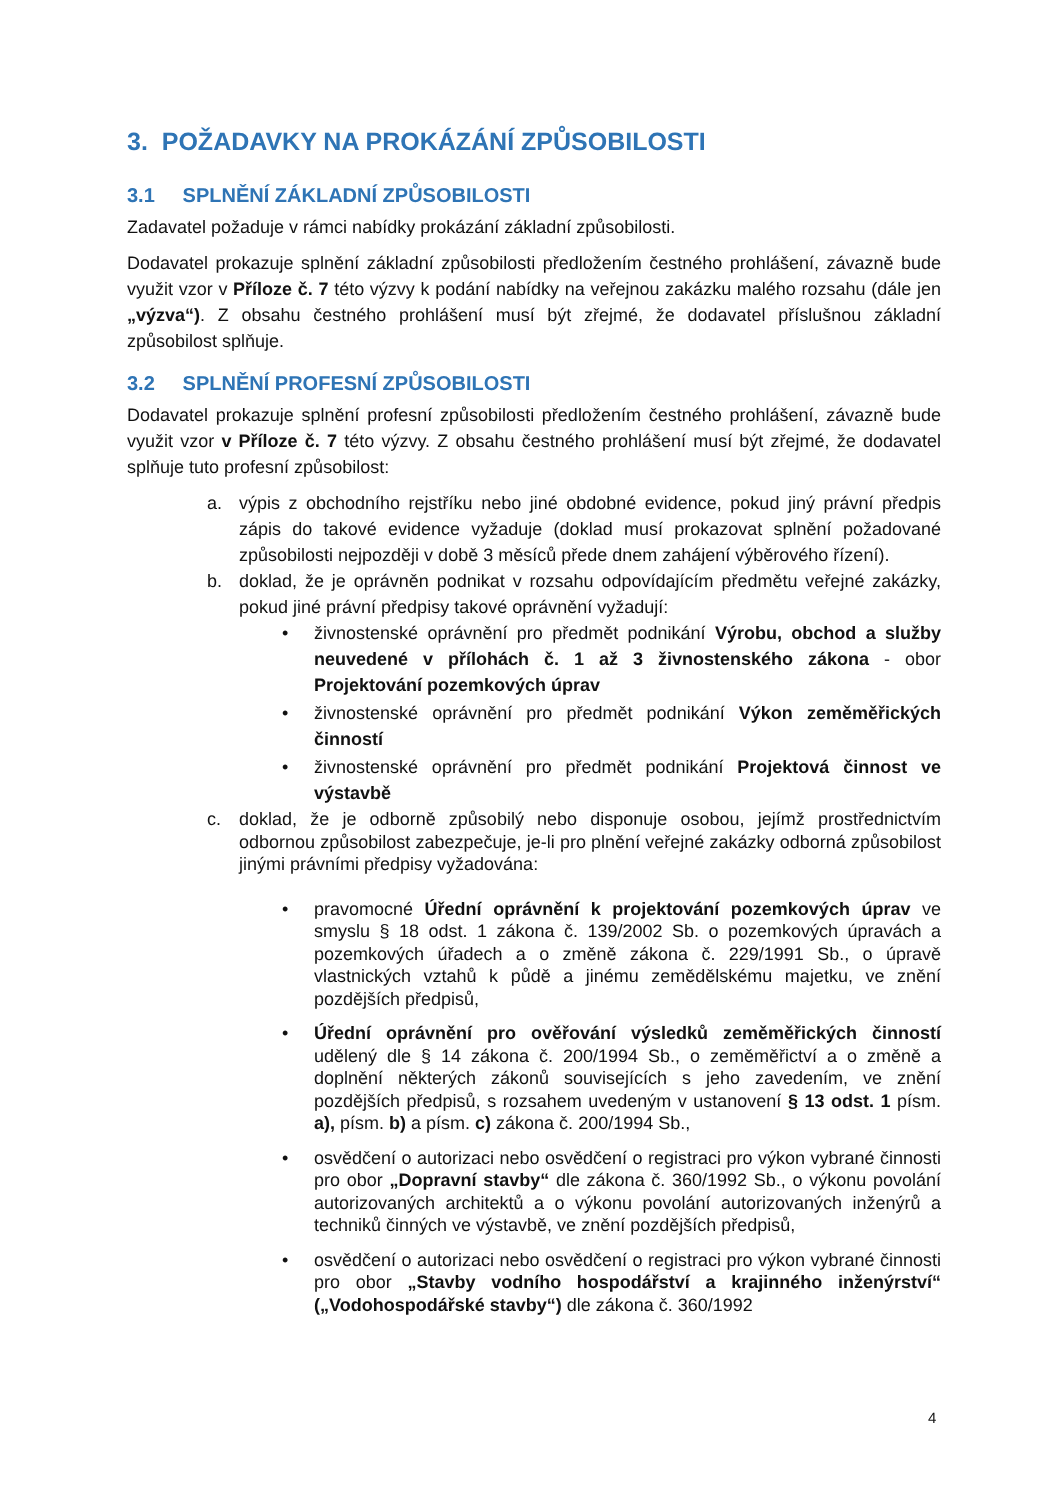3. POŽADAVKY NA PROKÁZÁNÍ ZPŮSOBILOSTI
3.1 SPLNĚNÍ ZÁKLADNÍ ZPŮSOBILOSTI
Zadavatel požaduje v rámci nabídky prokázání základní způsobilosti.
Dodavatel prokazuje splnění základní způsobilosti předložením čestného prohlášení, závazně bude využit vzor v Příloze č. 7 této výzvy k podání nabídky na veřejnou zakázku malého rozsahu (dále jen „výzva“). Z obsahu čestného prohlášení musí být zřejmé, že dodavatel příslušnou základní způsobilost splňuje.
3.2 SPLNĚNÍ PROFESNÍ ZPŮSOBILOSTI
Dodavatel prokazuje splnění profesní způsobilosti předložením čestného prohlášení, závazně bude využit vzor v Příloze č. 7 této výzvy. Z obsahu čestného prohlášení musí být zřejmé, že dodavatel splňuje tuto profesní způsobilost:
a. výpis z obchodního rejstříku nebo jiné obdobné evidence, pokud jiný právní předpis zápis do takové evidence vyžaduje (doklad musí prokazovat splnění požadované způsobilosti nejpozději v době 3 měsíců přede dnem zahájení výběrového řízení).
b. doklad, že je oprávněn podnikat v rozsahu odpovídajícím předmětu veřejné zakázky, pokud jiné právní předpisy takové oprávnění vyžadují:
• živnostenské oprávnění pro předmět podnikání Výrobu, obchod a služby neuvedené v přílohách č. 1 až 3 živnostenského zákona - obor Projektování pozemkových úprav
• živnostenské oprávnění pro předmět podnikání Výkon zeměměřických činností
• živnostenské oprávnění pro předmět podnikání Projektová činnost ve výstavbě
c. doklad, že je odborně způsobilý nebo disponuje osobou, jejímž prostřednictvím odbornou způsobilost zabezpečuje, je-li pro plnění veřejné zakázky odborná způsobilost jinými právními předpisy vyžadována:
• pravomocné Úřední oprávnění k projektování pozemkových úprav ve smyslu § 18 odst. 1 zákona č. 139/2002 Sb. o pozemkových úpravách a pozemkových úřadech a o změně zákona č. 229/1991 Sb., o úpravě vlastnických vztahů k půdě a jinému zemědělskému majetku, ve znění pozdějších předpisů,
• Úřední oprávnění pro ověřování výsledků zeměměřických činností udělený dle § 14 zákona č. 200/1994 Sb., o zeměměřictví a o změně a doplnění některých zákonů souvisejících s jeho zavedením, ve znění pozdějších předpisů, s rozsahem uvedeným v ustanovení § 13 odst. 1 písm. a), písm. b) a písm. c) zákona č. 200/1994 Sb.,
• osvědčení o autorizaci nebo osvědčení o registraci pro výkon vybrané činnosti pro obor „Dopravní stavby“ dle zákona č. 360/1992 Sb., o výkonu povolání autorizovaných architektů a o výkonu povolání autorizovaných inženýrů a techniků činných ve výstavbě, ve znění pozdějších předpisů,
• osvědčení o autorizaci nebo osvědčení o registraci pro výkon vybrané činnosti pro obor „Stavby vodního hospodářství a krajinného inženýrství“ („Vodohospodářské stavby“) dle zákona č. 360/1992
4